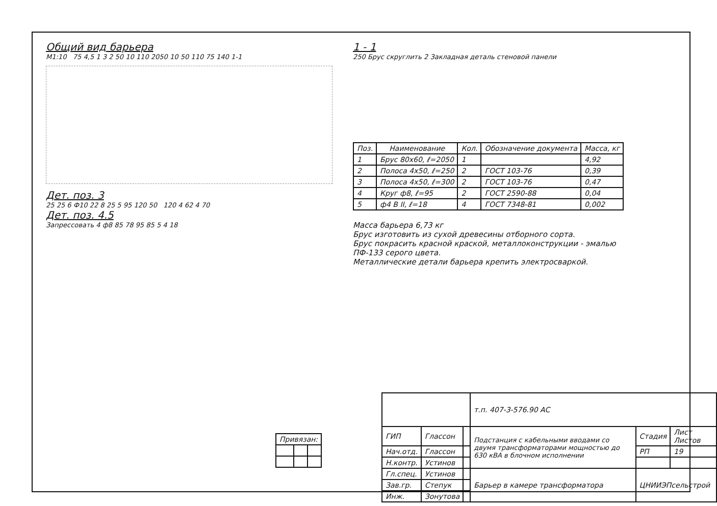Общий вид барьера
М1:10 75 4,5 1 3 2 50 10 110 2050 10 50 110 75 140 1-1
Дет. поз. 3
25 25 6 Ф10 22 8 25 5 95 120 50 120 4 62 4 70
Дет. поз. 4.5
Запрессовать 4 ф8 85 78 95 85 5 4 18
1 - 1
250 Брус скруглить 2 Закладная деталь стеновой панели
| Поз. | Наименование | Кол. | Обозначение документа | Масса, кг |
| --- | --- | --- | --- | --- |
| 1 | Брус 80х60, ℓ=2050 | 1 | | 4,92 |
| 2 | Полоса 4х50, ℓ=250 | 2 | ГОСТ 103-76 | 0,39 |
| 3 | Полоса 4х50, ℓ=300 | 2 | ГОСТ 103-76 | 0,47 |
| 4 | Круг ф8, ℓ=95 | 2 | ГОСТ 2590-88 | 0,04 |
| 5 | ф4 В II, ℓ=18 | 4 | ГОСТ 7348-81 | 0,002 |
Масса барьера 6,73 кг
Брус изготовить из сухой древесины отборного сорта.
Брус покрасить красной краской, металлоконструкции - эмалью ПФ-133 серого цвета.
Металлические детали барьера крепить электросваркой.
| Привязан: | | |
| | | | т.п. 407-3-576.90 АС | | |
| ГИП | Глассон | | Подстанция с кабельными вводами со двумя трансформаторами мощностью до 630 кВА в блочном исполнении | Стадия | Лист Листов |
| Нач.отд. | Глассон | | | РП | 19 |
| Н.контр. | Устинов | | | | |
| Гл.спец. | Устинов | | Барьер в камере трансформатора | ЦНИИЭПсельстрой | |
| Зав.гр. | Степук | | | | |
| Инж. | Зонутова | | | | |